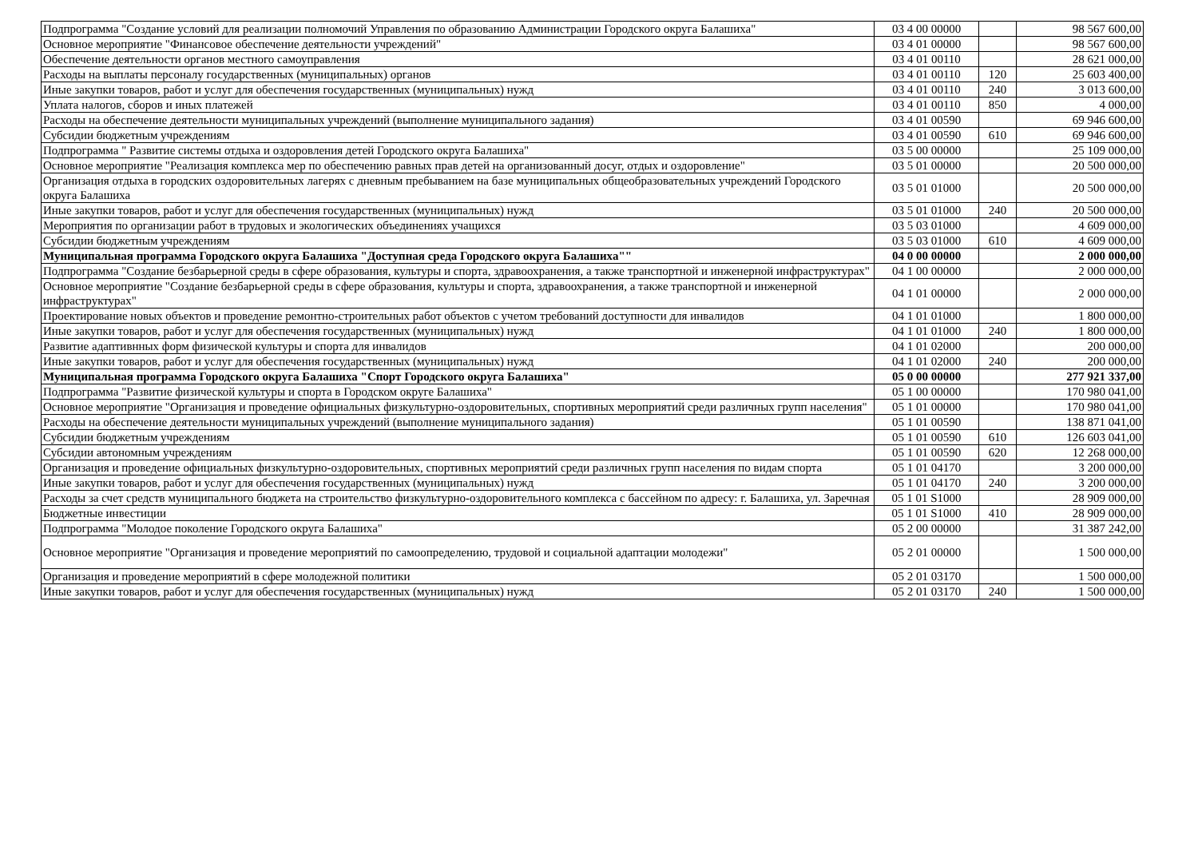| Подпрограмма "Создание условий для реализации полномочий Управления по образованию Администрации Городского округа Балашиха" | 03 4 00 00000 | | 98 567 600,00 |
| Основное мероприятие "Финансовое обеспечение деятельности учреждений" | 03 4 01 00000 | | 98 567 600,00 |
| Обеспечение деятельности органов местного самоуправления | 03 4 01 00110 | | 28 621 000,00 |
| Расходы на выплаты персоналу государственных (муниципальных) органов | 03 4 01 00110 | 120 | 25 603 400,00 |
| Иные закупки товаров, работ и услуг для обеспечения государственных (муниципальных) нужд | 03 4 01 00110 | 240 | 3 013 600,00 |
| Уплата налогов, сборов и иных платежей | 03 4 01 00110 | 850 | 4 000,00 |
| Расходы на обеспечение деятельности муниципальных учреждений (выполнение муниципального задания) | 03 4 01 00590 | | 69 946 600,00 |
| Субсидии бюджетным учреждениям | 03 4 01 00590 | 610 | 69 946 600,00 |
| Подпрограмма " Развитие системы отдыха и оздоровления детей Городского округа Балашиха" | 03 5 00 00000 | | 25 109 000,00 |
| Основное мероприятие "Реализация комплекса мер по обеспечению равных прав детей на организованный досуг, отдых и оздоровление" | 03 5 01 00000 | | 20 500 000,00 |
| Организация отдыха в городских оздоровительных лагерях с дневным пребыванием на базе муниципальных общеобразовательных учреждений Городского округа Балашиха | 03 5 01 01000 | | 20 500 000,00 |
| Иные закупки товаров, работ и услуг для обеспечения государственных (муниципальных) нужд | 03 5 01 01000 | 240 | 20 500 000,00 |
| Мероприятия по организации работ в трудовых и экологических объединениях учащихся | 03 5 03 01000 | | 4 609 000,00 |
| Субсидии бюджетным учреждениям | 03 5 03 01000 | 610 | 4 609 000,00 |
| Муниципальная программа Городского округа Балашиха "Доступная среда Городского округа Балашиха"" | 04 0 00 00000 | | 2 000 000,00 |
| Подпрограмма "Создание безбарьерной среды в сфере образования, культуры и спорта, здравоохранения, а также транспортной и инженерной инфраструктурах" | 04 1 00 00000 | | 2 000 000,00 |
| Основное мероприятие "Создание безбарьерной среды в сфере образования, культуры и спорта, здравоохранения, а также транспортной и инженерной инфраструктурах" | 04 1 01 00000 | | 2 000 000,00 |
| Проектирование новых объектов и проведение ремонтно-строительных работ объектов с учетом требований доступности для инвалидов | 04 1 01 01000 | | 1 800 000,00 |
| Иные закупки товаров, работ и услуг для обеспечения государственных (муниципальных) нужд | 04 1 01 01000 | 240 | 1 800 000,00 |
| Развитие адаптивнных форм физической культуры и спорта для инвалидов | 04 1 01 02000 | | 200 000,00 |
| Иные закупки товаров, работ и услуг для обеспечения государственных (муниципальных) нужд | 04 1 01 02000 | 240 | 200 000,00 |
| Муниципальная программа Городского округа Балашиха "Спорт Городского округа Балашиха" | 05 0 00 00000 | | 277 921 337,00 |
| Подпрограмма "Развитие физической культуры и спорта в Городском округе Балашиха" | 05 1 00 00000 | | 170 980 041,00 |
| Основное мероприятие "Организация и проведение официальных физкультурно-оздоровительных, спортивных мероприятий среди различных групп населения" | 05 1 01 00000 | | 170 980 041,00 |
| Расходы на обеспечение деятельности муниципальных учреждений (выполнение муниципального задания) | 05 1 01 00590 | | 138 871 041,00 |
| Субсидии бюджетным учреждениям | 05 1 01 00590 | 610 | 126 603 041,00 |
| Субсидии автономным учреждениям | 05 1 01 00590 | 620 | 12 268 000,00 |
| Организация и проведение официальных физкультурно-оздоровительных, спортивных мероприятий среди различных групп населения по видам спорта | 05 1 01 04170 | | 3 200 000,00 |
| Иные закупки товаров, работ и услуг для обеспечения государственных (муниципальных) нужд | 05 1 01 04170 | 240 | 3 200 000,00 |
| Расходы за счет средств муниципального бюджета на строительство физкультурно-оздоровительного комплекса с бассейном по адресу: г. Балашиха, ул. Заречная | 05 1 01 S1000 | | 28 909 000,00 |
| Бюджетные инвестиции | 05 1 01 S1000 | 410 | 28 909 000,00 |
| Подпрограмма "Молодое поколение Городского округа Балашиха" | 05 2 00 00000 | | 31 387 242,00 |
| Основное мероприятие "Организация и проведение мероприятий по самоопределению, трудовой и социальной адаптации молодежи" | 05 2 01 00000 | | 1 500 000,00 |
| Организация и проведение мероприятий в сфере молодежной политики | 05 2 01 03170 | | 1 500 000,00 |
| Иные закупки товаров, работ и услуг для обеспечения государственных (муниципальных) нужд | 05 2 01 03170 | 240 | 1 500 000,00 |